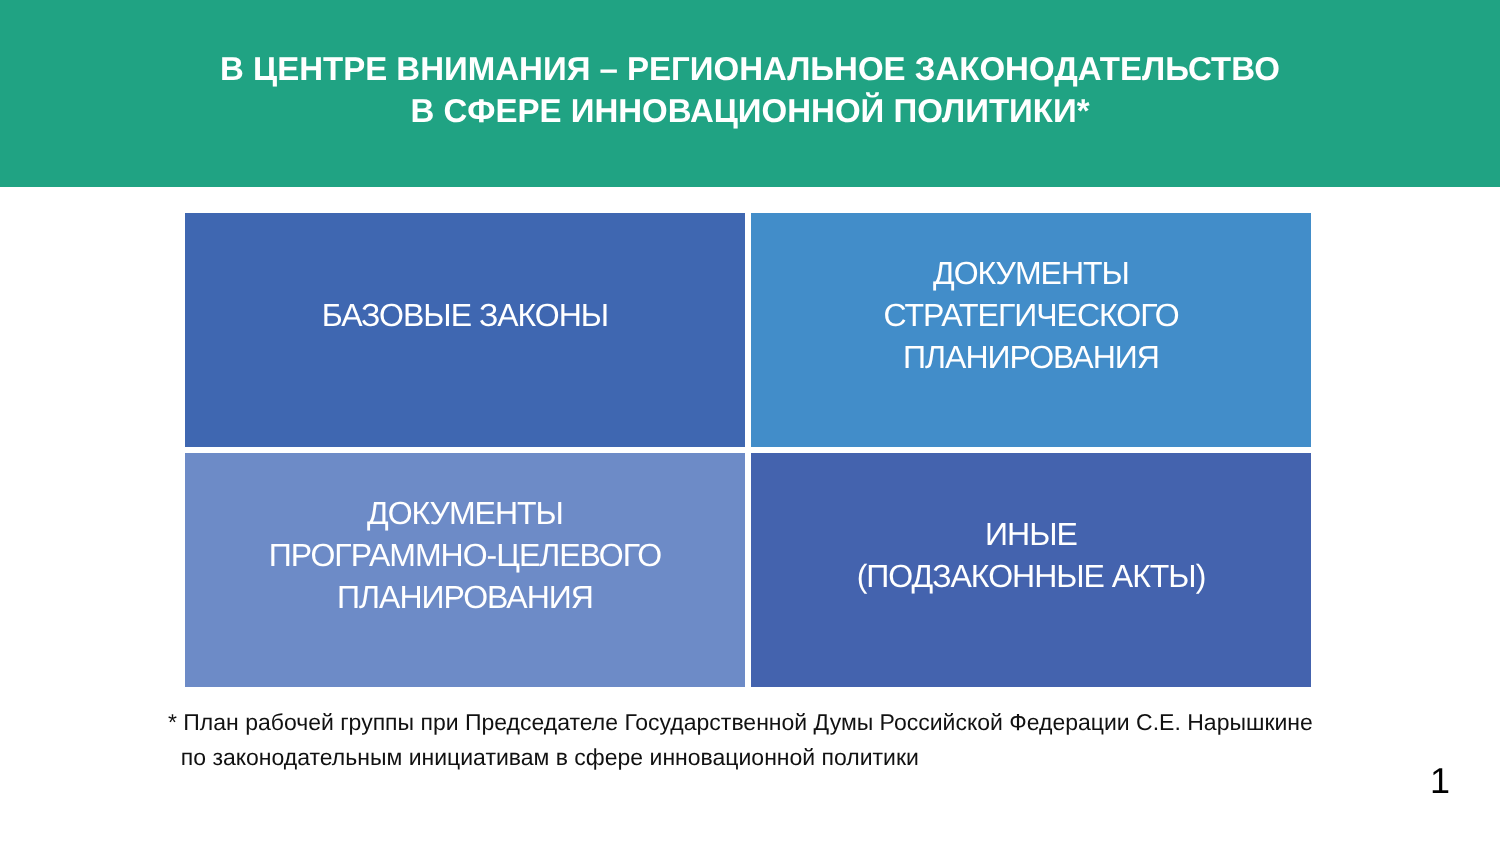В ЦЕНТРЕ ВНИМАНИЯ – РЕГИОНАЛЬНОЕ ЗАКОНОДАТЕЛЬСТВО
В СФЕРЕ ИННОВАЦИОННОЙ ПОЛИТИКИ*
БАЗОВЫЕ ЗАКОНЫ
ДОКУМЕНТЫ
СТРАТЕГИЧЕСКОГО
ПЛАНИРОВАНИЯ
ДОКУМЕНТЫ
ПРОГРАММНО-ЦЕЛЕВОГО
ПЛАНИРОВАНИЯ
ИНЫЕ
(ПОДЗАКОННЫЕ АКТЫ)
* План рабочей группы при Председателе Государственной Думы Российской Федерации С.Е. Нарышкине
по законодательным инициативам в сфере инновационной политики
1